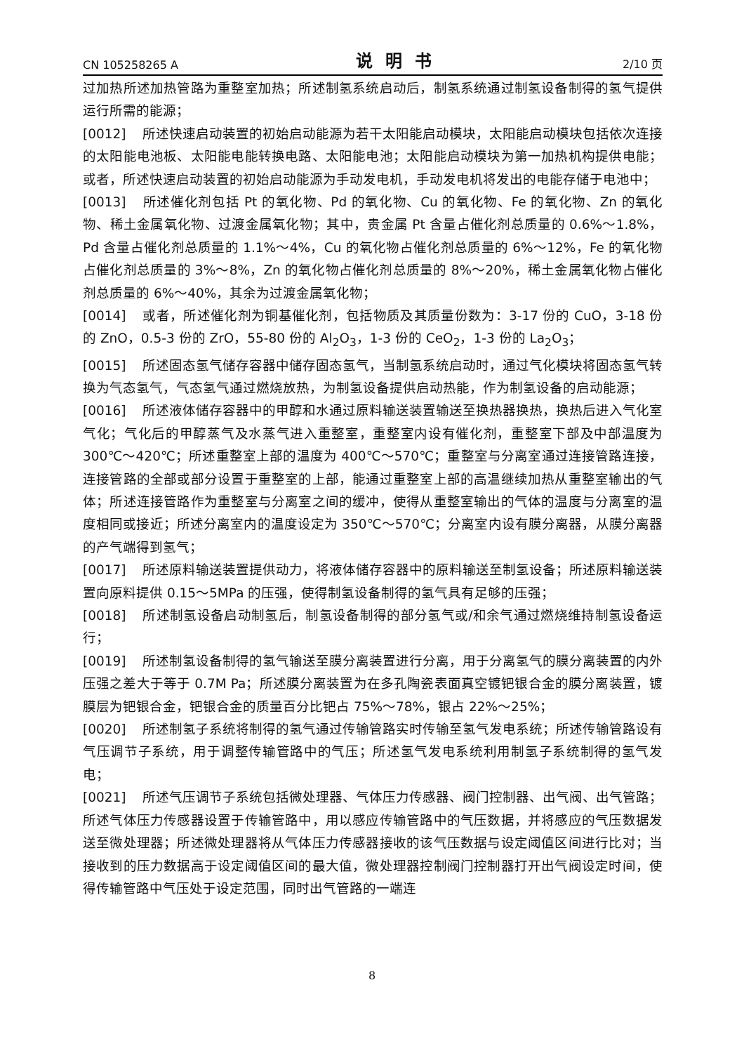CN 105258265 A 说明书 2/10 页
过加热所述加热管路为重整室加热；所述制氢系统启动后，制氢系统通过制氢设备制得的氢气提供运行所需的能源；
[0012] 所述快速启动装置的初始启动能源为若干太阳能启动模块，太阳能启动模块包括依次连接的太阳能电池板、太阳能电能转换电路、太阳能电池；太阳能启动模块为第一加热机构提供电能；或者，所述快速启动装置的初始启动能源为手动发电机，手动发电机将发出的电能存储于电池中；
[0013] 所述催化剂包括 Pt 的氧化物、Pd 的氧化物、Cu 的氧化物、Fe 的氧化物、Zn 的氧化物、稀土金属氧化物、过渡金属氧化物；其中，贵金属 Pt 含量占催化剂总质量的 0.6%～1.8%，Pd 含量占催化剂总质量的 1.1%～4%，Cu 的氧化物占催化剂总质量的 6%～12%，Fe 的氧化物占催化剂总质量的 3%～8%，Zn 的氧化物占催化剂总质量的 8%～20%，稀土金属氧化物占催化剂总质量的 6%～40%，其余为过渡金属氧化物；
[0014] 或者，所述催化剂为铜基催化剂，包括物质及其质量份数为：3-17 份的 CuO，3-18 份的 ZnO，0.5-3 份的 ZrO，55-80 份的 Al<sub>2</sub>O<sub>3</sub>，1-3 份的 CeO<sub>2</sub>，1-3 份的 La<sub>2</sub>O<sub>3</sub>；
[0015] 所述固态氢气储存容器中储存固态氢气，当制氢系统启动时，通过气化模块将固态氢气转换为气态氢气，气态氢气通过燃烧放热，为制氢设备提供启动热能，作为制氢设备的启动能源；
[0016] 所述液体储存容器中的甲醇和水通过原料输送装置输送至换热器换热，换热后进入气化室气化；气化后的甲醇蒸气及水蒸气进入重整室，重整室内设有催化剂，重整室下部及中部温度为 300℃～420℃；所述重整室上部的温度为 400℃～570℃；重整室与分离室通过连接管路连接，连接管路的全部或部分设置于重整室的上部，能通过重整室上部的高温继续加热从重整室输出的气体；所述连接管路作为重整室与分离室之间的缓冲，使得从重整室输出的气体的温度与分离室的温度相同或接近；所述分离室内的温度设定为 350℃～570℃；分离室内设有膜分离器，从膜分离器的产气端得到氢气；
[0017] 所述原料输送装置提供动力，将液体储存容器中的原料输送至制氢设备；所述原料输送装置向原料提供 0.15～5MPa 的压强，使得制氢设备制得的氢气具有足够的压强；
[0018] 所述制氢设备启动制氢后，制氢设备制得的部分氢气或/和余气通过燃烧维持制氢设备运行；
[0019] 所述制氢设备制得的氢气输送至膜分离装置进行分离，用于分离氢气的膜分离装置的内外压强之差大于等于 0.7M Pa；所述膜分离装置为在多孔陶瓷表面真空镀钯银合金的膜分离装置，镀膜层为钯银合金，钯银合金的质量百分比钯占 75%～78%，银占 22%～25%；
[0020] 所述制氢子系统将制得的氢气通过传输管路实时传输至氢气发电系统；所述传输管路设有气压调节子系统，用于调整传输管路中的气压；所述氢气发电系统利用制氢子系统制得的氢气发电；
[0021] 所述气压调节子系统包括微处理器、气体压力传感器、阀门控制器、出气阀、出气管路；所述气体压力传感器设置于传输管路中，用以感应传输管路中的气压数据，并将感应的气压数据发送至微处理器；所述微处理器将从气体压力传感器接收的该气压数据与设定阈值区间进行比对；当接收到的压力数据高于设定阈值区间的最大值，微处理器控制阀门控制器打开出气阀设定时间，使得传输管路中气压处于设定范围，同时出气管路的一端连
8